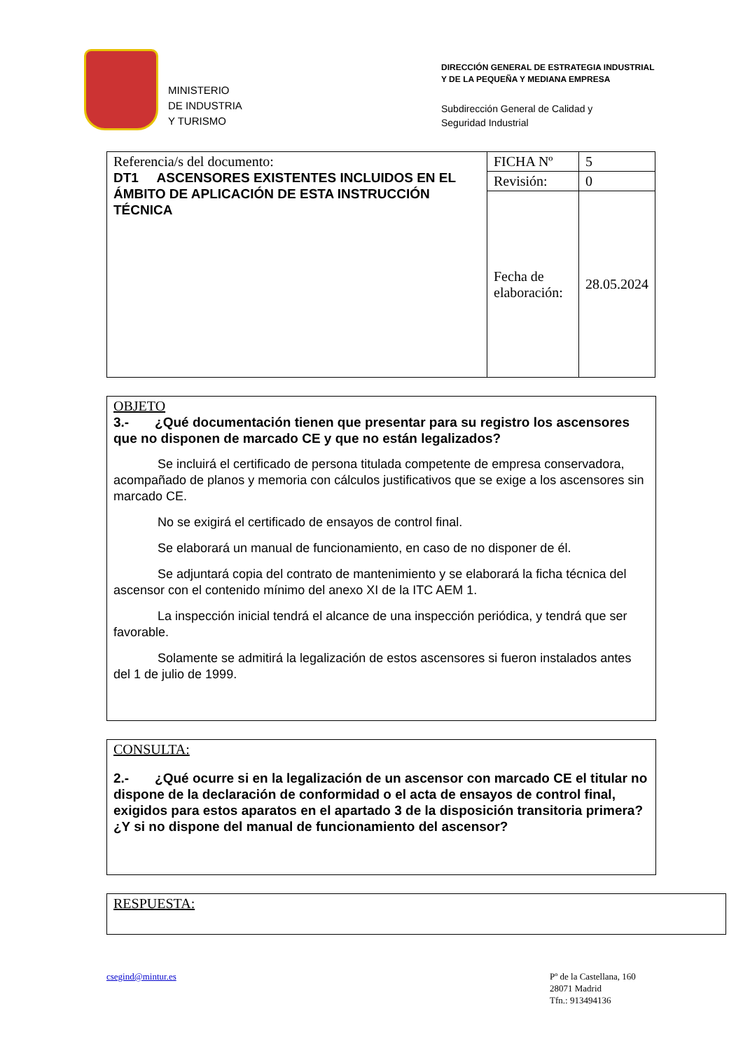MINISTERIO
DE INDUSTRIA
Y TURISMO
DIRECCIÓN GENERAL DE ESTRATEGIA INDUSTRIAL
Y DE LA PEQUEÑA Y MEDIANA EMPRESA
Subdirección General de Calidad y
Seguridad Industrial
| Referencia/s del documento: DT1 ASCENSORES EXISTENTES INCLUIDOS EN EL ÁMBITO DE APLICACIÓN DE ESTA INSTRUCCIÓN TÉCNICA | FICHA Nº | 5 |
| | Revisión: | 0 |
| | Fecha de elaboración: | 28.05.2024 |
OBJETO
3.- ¿Qué documentación tienen que presentar para su registro los ascensores que no disponen de marcado CE y que no están legalizados?
Se incluirá el certificado de persona titulada competente de empresa conservadora, acompañado de planos y memoria con cálculos justificativos que se exige a los ascensores sin marcado CE.
No se exigirá el certificado de ensayos de control final.
Se elaborará un manual de funcionamiento, en caso de no disponer de él.
Se adjuntará copia del contrato de mantenimiento y se elaborará la ficha técnica del ascensor con el contenido mínimo del anexo XI de la ITC AEM 1.
La inspección inicial tendrá el alcance de una inspección periódica, y tendrá que ser favorable.
Solamente se admitirá la legalización de estos ascensores si fueron instalados antes del 1 de julio de 1999.
CONSULTA:
2.- ¿Qué ocurre si en la legalización de un ascensor con marcado CE el titular no dispone de la declaración de conformidad o el acta de ensayos de control final, exigidos para estos aparatos en el apartado 3 de la disposición transitoria primera? ¿Y si no dispone del manual de funcionamiento del ascensor?
RESPUESTA:
csegind@mintur.es
Pº de la Castellana, 160
28071 Madrid
Tfn.: 913494136